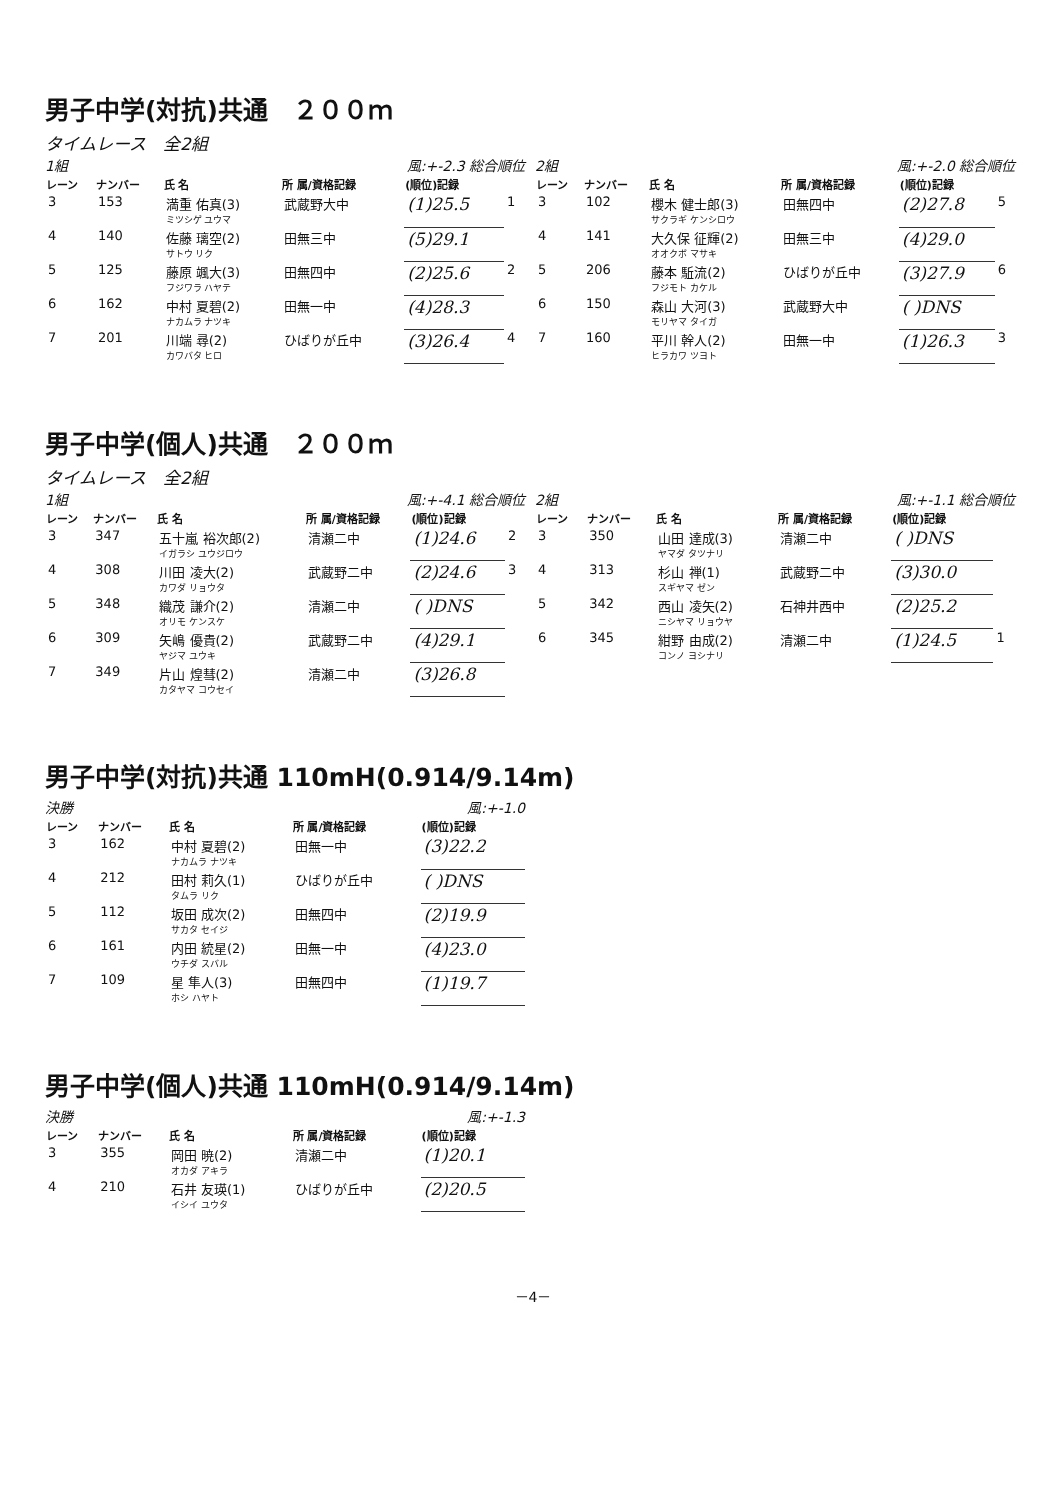男子中学(対抗)共通　２００ｍ
タイムレース　全2組
1組 風:+-2.3 総合順位
| レーン | ナンバー | 氏 名 | 所 属/資格記録 | (順位)記録 | |
| --- | --- | --- | --- | --- | --- |
| 3 | 153 | 満重 佑真(3) ミツシゲ ユウマ | 武蔵野大中 | (1)25.5 | 1 |
| 4 | 140 | 佐藤 璃空(2) サトウ リク | 田無三中 | (5)29.1 | |
| 5 | 125 | 藤原 颯大(3) フジワラ ハヤテ | 田無四中 | (2)25.6 | 2 |
| 6 | 162 | 中村 夏碧(2) ナカムラ ナツキ | 田無一中 | (4)28.3 | |
| 7 | 201 | 川端 尋(2) カワバタ ヒロ | ひばりが丘中 | (3)26.4 | 4 |
2組 風:+-2.0 総合順位
| レーン | ナンバー | 氏 名 | 所 属/資格記録 | (順位)記録 | |
| --- | --- | --- | --- | --- | --- |
| 3 | 102 | 櫻木 健士郎(3) サクラギ ケンシロウ | 田無四中 | (2)27.8 | 5 |
| 4 | 141 | 大久保 征輝(2) オオクボ マサキ | 田無三中 | (4)29.0 | |
| 5 | 206 | 藤本 駈流(2) フジモト カケル | ひばりが丘中 | (3)27.9 | 6 |
| 6 | 150 | 森山 大河(3) モリヤマ タイガ | 武蔵野大中 | ( )DNS | |
| 7 | 160 | 平川 幹人(2) ヒラカワ ツヨト | 田無一中 | (1)26.3 | 3 |
男子中学(個人)共通　２００ｍ
タイムレース　全2組
1組 風:+-4.1 総合順位
| レーン | ナンバー | 氏 名 | 所 属/資格記録 | (順位)記録 | |
| --- | --- | --- | --- | --- | --- |
| 3 | 347 | 五十嵐 裕次郎(2) イガラシ ユウジロウ | 清瀬二中 | (1)24.6 | 2 |
| 4 | 308 | 川田 凌大(2) カワダ リョウタ | 武蔵野二中 | (2)24.6 | 3 |
| 5 | 348 | 織茂 謙介(2) オリモ ケンスケ | 清瀬二中 | ( )DNS | |
| 6 | 309 | 矢嶋 優貴(2) ヤジマ ユウキ | 武蔵野二中 | (4)29.1 | |
| 7 | 349 | 片山 煌彗(2) カタヤマ コウセイ | 清瀬二中 | (3)26.8 | |
2組 風:+-1.1 総合順位
| レーン | ナンバー | 氏 名 | 所 属/資格記録 | (順位)記録 | |
| --- | --- | --- | --- | --- | --- |
| 3 | 350 | 山田 達成(3) ヤマダ タツナリ | 清瀬二中 | ( )DNS | |
| 4 | 313 | 杉山 禅(1) スギヤマ ゼン | 武蔵野二中 | (3)30.0 | |
| 5 | 342 | 西山 凌矢(2) ニシヤマ リョウヤ | 石神井西中 | (2)25.2 | |
| 6 | 345 | 紺野 由成(2) コンノ ヨシナリ | 清瀬二中 | (1)24.5 | 1 |
男子中学(対抗)共通 110mH(0.914/9.14m)
決勝 風:+-1.0
| レーン | ナンバー | 氏 名 | 所 属/資格記録 | (順位)記録 |
| --- | --- | --- | --- | --- |
| 3 | 162 | 中村 夏碧(2) ナカムラ ナツキ | 田無一中 | (3)22.2 |
| 4 | 212 | 田村 莉久(1) タムラ リク | ひばりが丘中 | ( )DNS |
| 5 | 112 | 坂田 成次(2) サカタ セイジ | 田無四中 | (2)19.9 |
| 6 | 161 | 内田 統星(2) ウチダ スバル | 田無一中 | (4)23.0 |
| 7 | 109 | 星 隼人(3) ホシ ハヤト | 田無四中 | (1)19.7 |
男子中学(個人)共通 110mH(0.914/9.14m)
決勝 風:+-1.3
| レーン | ナンバー | 氏 名 | 所 属/資格記録 | (順位)記録 |
| --- | --- | --- | --- | --- |
| 3 | 355 | 岡田 暁(2) オカダ アキラ | 清瀬二中 | (1)20.1 |
| 4 | 210 | 石井 友瑛(1) イシイ ユウタ | ひばりが丘中 | (2)20.5 |
－4－